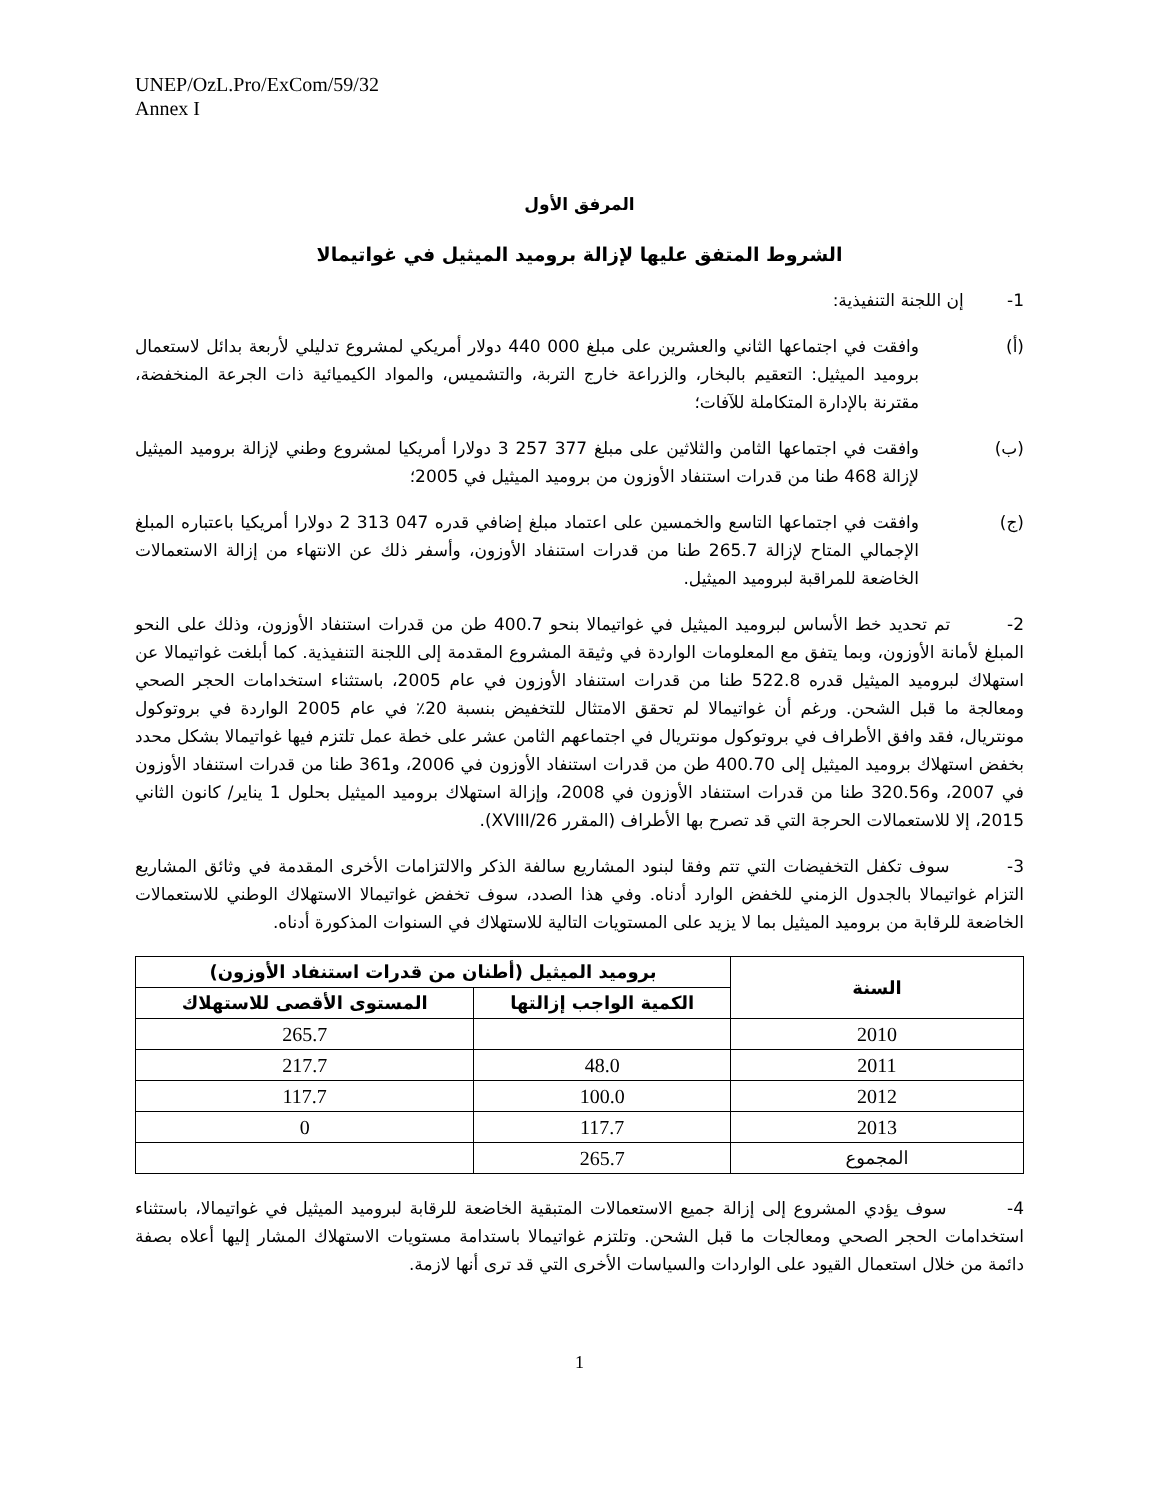UNEP/OzL.Pro/ExCom/59/32
Annex I
المرفق الأول
الشروط المتفق عليها لإزالة بروميد الميثيل في غواتيمالا
1- إن اللجنة التنفيذية:
(أ) وافقت في اجتماعها الثاني والعشرين على مبلغ 000 440 دولار أمريكي لمشروع تدليلي لأربعة بدائل لاستعمال بروميد الميثيل: التعقيم بالبخار، والزراعة خارج التربة، والتشميس، والمواد الكيميائية ذات الجرعة المنخفضة، مقترنة بالإدارة المتكاملة للآفات؛
(ب) وافقت في اجتماعها الثامن والثلاثين على مبلغ 377 257 3 دولارا أمريكيا لمشروع وطني لإزالة بروميد الميثيل لإزالة 468 طنا من قدرات استنفاد الأوزون من بروميد الميثيل في 2005؛
(ج) وافقت في اجتماعها التاسع والخمسين على اعتماد مبلغ إضافي قدره 047 313 2 دولارا أمريكيا باعتباره المبلغ الإجمالي المتاح لإزالة 265.7 طنا من قدرات استنفاد الأوزون، وأسفر ذلك عن الانتهاء من إزالة الاستعمالات الخاضعة للمراقبة لبروميد الميثيل.
2- تم تحديد خط الأساس لبروميد الميثيل في غواتيمالا بنحو 400.7 طن من قدرات استنفاد الأوزون، وذلك على النحو المبلغ لأمانة الأوزون، وبما يتفق مع المعلومات الواردة في وثيقة المشروع المقدمة إلى اللجنة التنفيذية. كما أبلغت غواتيمالا عن استهلاك لبروميد الميثيل قدره 522.8 طنا من قدرات استنفاد الأوزون في عام 2005، باستثناء استخدامات الحجر الصحي ومعالجة ما قبل الشحن. ورغم أن غواتيمالا لم تحقق الامتثال للتخفيض بنسبة 20٪ في عام 2005 الواردة في بروتوكول مونتريال، فقد وافق الأطراف في بروتوكول مونتريال في اجتماعهم الثامن عشر على خطة عمل تلتزم فيها غواتيمالا بشكل محدد بخفض استهلاك بروميد الميثيل إلى 400.70 طن من قدرات استنفاد الأوزون في 2006، و361 طنا من قدرات استنفاد الأوزون في 2007، و320.56 طنا من قدرات استنفاد الأوزون في 2008، وإزالة استهلاك بروميد الميثيل بحلول 1 يناير/ كانون الثاني 2015، إلا للاستعمالات الحرجة التي قد تصرح بها الأطراف (المقرر 26/XVIII).
3- سوف تكفل التخفيضات التي تتم وفقا لبنود المشاريع سالفة الذكر والالتزامات الأخرى المقدمة في وثائق المشاريع التزام غواتيمالا بالجدول الزمني للخفض الوارد أدناه. وفي هذا الصدد، سوف تخفض غواتيمالا الاستهلاك الوطني للاستعمالات الخاضعة للرقابة من بروميد الميثيل بما لا يزيد على المستويات التالية للاستهلاك في السنوات المذكورة أدناه.
| السنة | بروميد الميثيل (أطنان من قدرات استنفاد الأوزون) | |
| --- | --- | --- |
| | الكمية الواجب إزالتها | المستوى الأقصى للاستهلاك |
| 2010 | | 265.7 |
| 2011 | 48.0 | 217.7 |
| 2012 | 100.0 | 117.7 |
| 2013 | 117.7 | 0 |
| المجموع | 265.7 | |
4- سوف يؤدي المشروع إلى إزالة جميع الاستعمالات المتبقية الخاضعة للرقابة لبروميد الميثيل في غواتيمالا، باستثناء استخدامات الحجر الصحي ومعالجات ما قبل الشحن. وتلتزم غواتيمالا باستدامة مستويات الاستهلاك المشار إليها أعلاه بصفة دائمة من خلال استعمال القيود على الواردات والسياسات الأخرى التي قد ترى أنها لازمة.
1